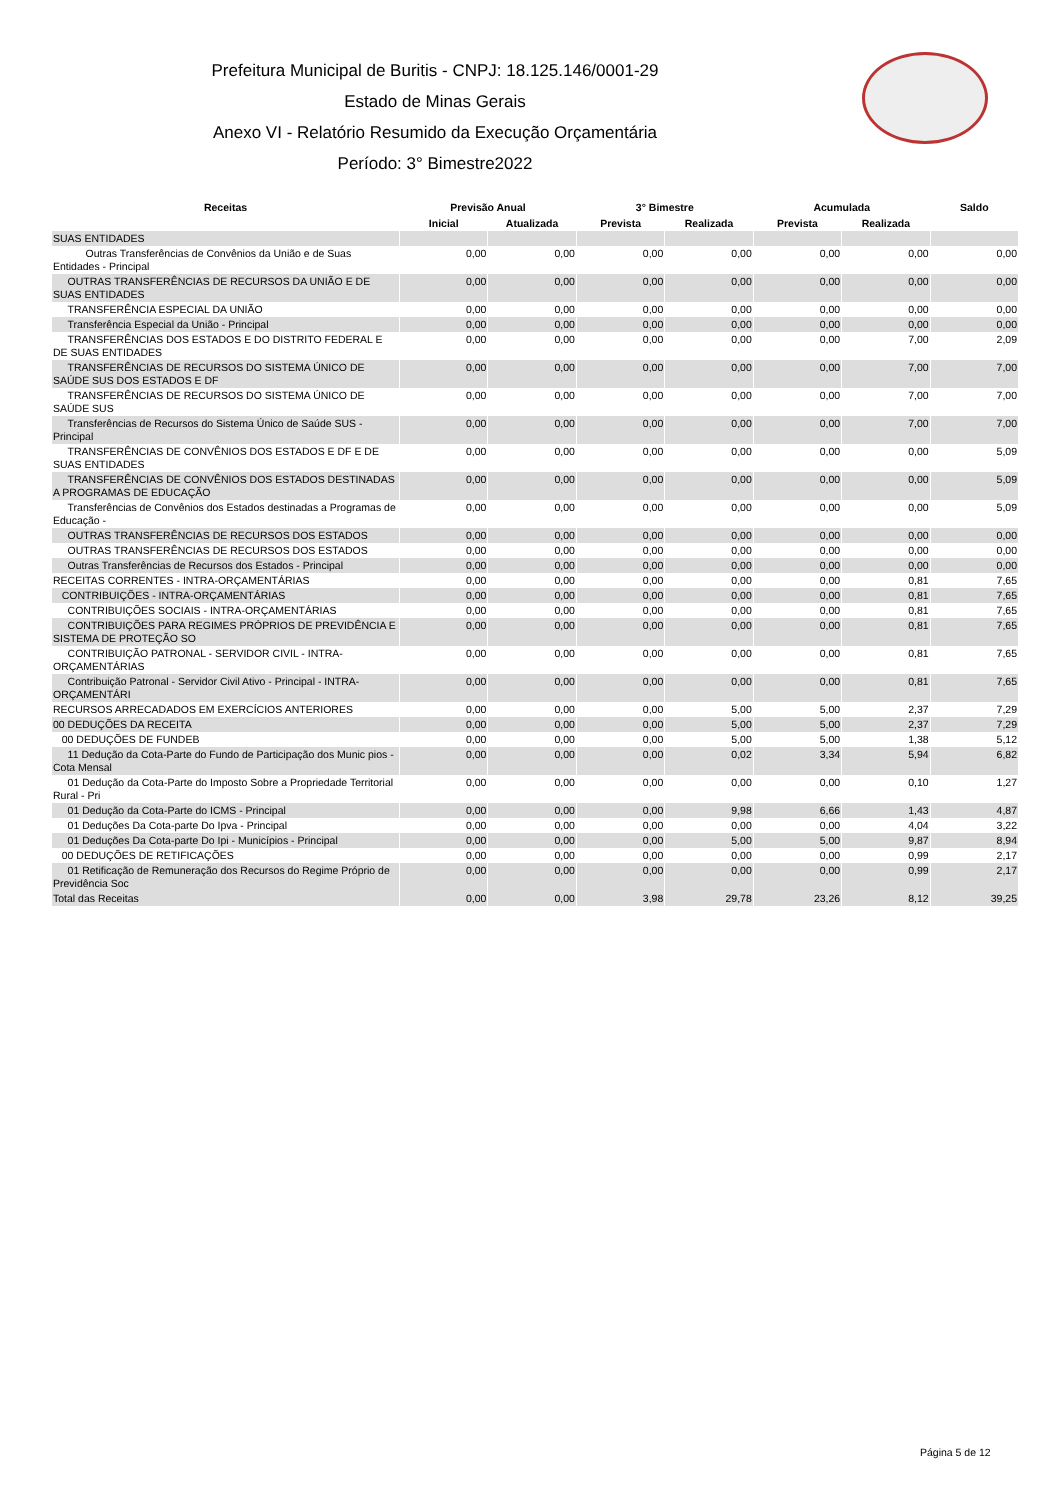Prefeitura Municipal de Buritis - CNPJ: 18.125.146/0001-29
Estado de Minas Gerais
Anexo VI - Relatório Resumido da Execução Orçamentária
Período: 3° Bimestre2022
| Receitas | Previsão Anual | | 3° Bimestre | | Acumulada | | Saldo |
| --- | --- | --- | --- | --- | --- | --- | --- |
| | Inicial | Atualizada | Prevista | Realizada | Prevista | Realizada | |
| SUAS ENTIDADES | | | | | | | |
| Outras Transferências de Convênios da União e de Suas Entidades - Principal | 0,00 | 0,00 | 0,00 | 0,00 | 0,00 | 0,00 | 0,00 |
| OUTRAS TRANSFERÊNCIAS DE RECURSOS DA UNIÃO E DE SUAS ENTIDADES | 0,00 | 0,00 | 0,00 | 0,00 | 0,00 | 0,00 | 0,00 |
| TRANSFERÊNCIA ESPECIAL DA UNIÃO | 0,00 | 0,00 | 0,00 | 0,00 | 0,00 | 0,00 | 0,00 |
| Transferência Especial da União - Principal | 0,00 | 0,00 | 0,00 | 0,00 | 0,00 | 0,00 | 0,00 |
| TRANSFERÊNCIAS DOS ESTADOS E DO DISTRITO FEDERAL E DE SUAS ENTIDADES | 0,00 | 0,00 | 0,00 | 0,00 | 0,00 | 7,00 | 2,09 |
| TRANSFERÊNCIAS DE RECURSOS DO SISTEMA ÚNICO DE SAÚDE SUS DOS ESTADOS E DF | 0,00 | 0,00 | 0,00 | 0,00 | 0,00 | 7,00 | 7,00 |
| TRANSFERÊNCIAS DE RECURSOS DO SISTEMA ÚNICO DE SAÚDE SUS | 0,00 | 0,00 | 0,00 | 0,00 | 0,00 | 7,00 | 7,00 |
| Transferências de Recursos do Sistema Único de Saúde SUS - Principal | 0,00 | 0,00 | 0,00 | 0,00 | 0,00 | 7,00 | 7,00 |
| TRANSFERÊNCIAS DE CONVÊNIOS DOS ESTADOS E DF E DE SUAS ENTIDADES | 0,00 | 0,00 | 0,00 | 0,00 | 0,00 | 0,00 | 5,09 |
| TRANSFERÊNCIAS DE CONVÊNIOS DOS ESTADOS DESTINADAS A PROGRAMAS DE EDUCAÇÃO | 0,00 | 0,00 | 0,00 | 0,00 | 0,00 | 0,00 | 5,09 |
| Transferências de Convênios dos Estados destinadas a Programas de Educação - | 0,00 | 0,00 | 0,00 | 0,00 | 0,00 | 0,00 | 5,09 |
| OUTRAS TRANSFERÊNCIAS DE RECURSOS DOS ESTADOS | 0,00 | 0,00 | 0,00 | 0,00 | 0,00 | 0,00 | 0,00 |
| OUTRAS TRANSFERÊNCIAS DE RECURSOS DOS ESTADOS | 0,00 | 0,00 | 0,00 | 0,00 | 0,00 | 0,00 | 0,00 |
| Outras Transferências de Recursos dos Estados - Principal | 0,00 | 0,00 | 0,00 | 0,00 | 0,00 | 0,00 | 0,00 |
| RECEITAS CORRENTES - INTRA-ORÇAMENTÁRIAS | 0,00 | 0,00 | 0,00 | 0,00 | 0,00 | 0,81 | 7,65 |
| CONTRIBUIÇÕES - INTRA-ORÇAMENTÁRIAS | 0,00 | 0,00 | 0,00 | 0,00 | 0,00 | 0,81 | 7,65 |
| CONTRIBUIÇÕES SOCIAIS - INTRA-ORÇAMENTÁRIAS | 0,00 | 0,00 | 0,00 | 0,00 | 0,00 | 0,81 | 7,65 |
| CONTRIBUIÇÕES PARA REGIMES PRÓPRIOS DE PREVIDÊNCIA E SISTEMA DE PROTEÇÃO SO | 0,00 | 0,00 | 0,00 | 0,00 | 0,00 | 0,81 | 7,65 |
| CONTRIBUIÇÃO PATRONAL - SERVIDOR CIVIL - INTRA-ORÇAMENTÁRIAS | 0,00 | 0,00 | 0,00 | 0,00 | 0,00 | 0,81 | 7,65 |
| Contribuição Patronal - Servidor Civil Ativo - Principal - INTRA-ORÇAMENTÁRI | 0,00 | 0,00 | 0,00 | 0,00 | 0,00 | 0,81 | 7,65 |
| RECURSOS ARRECADADOS EM EXERCÍCIOS ANTERIORES | 0,00 | 0,00 | 0,00 | 5,00 | 5,00 | 2,37 | 7,29 |
| 00 DEDUÇÕES DA RECEITA | 0,00 | 0,00 | 0,00 | 5,00 | 5,00 | 2,37 | 7,29 |
| 00 DEDUÇÕES DE FUNDEB | 0,00 | 0,00 | 0,00 | 5,00 | 5,00 | 1,38 | 5,12 |
| 11 Dedução da Cota-Parte do Fundo de Participação dos Munic pios - Cota Mensal | 0,00 | 0,00 | 0,00 | 0,02 | 3,34 | 5,94 | 6,82 |
| 01 Dedução da Cota-Parte do Imposto Sobre a Propriedade Territorial Rural - Pri | 0,00 | 0,00 | 0,00 | 0,00 | 0,00 | 0,10 | 1,27 |
| 01 Dedução da Cota-Parte do ICMS - Principal | 0,00 | 0,00 | 0,00 | 9,98 | 6,66 | 1,43 | 4,87 |
| 01 Deduções Da Cota-parte Do Ipva - Principal | 0,00 | 0,00 | 0,00 | 0,00 | 0,00 | 4,04 | 3,22 |
| 01 Deduções Da Cota-parte Do Ipi - Municípios - Principal | 0,00 | 0,00 | 0,00 | 5,00 | 5,00 | 9,87 | 8,94 |
| 00 DEDUÇÕES DE RETIFICAÇÕES | 0,00 | 0,00 | 0,00 | 0,00 | 0,00 | 0,99 | 2,17 |
| 01 Retificação de Remuneração dos Recursos do Regime Próprio de Previdência Soc | 0,00 | 0,00 | 0,00 | 0,00 | 0,00 | 0,99 | 2,17 |
| Total das Receitas | 0,00 | 0,00 | 3,98 | 29,78 | 23,26 | 8,12 | 39,25 |
Página 5 de 12